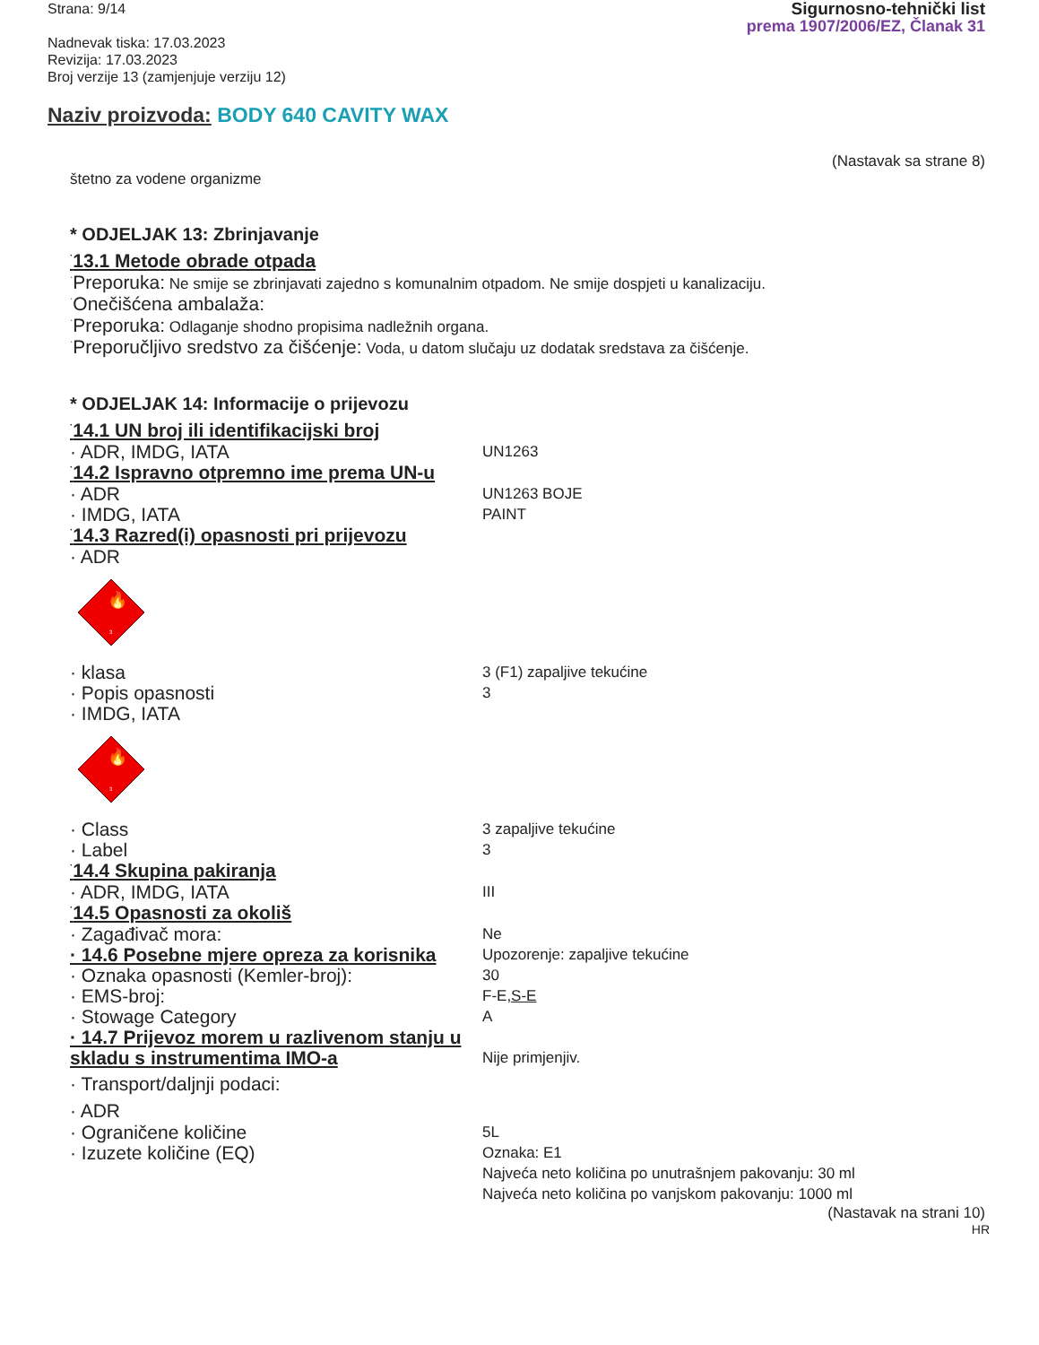Strana: 9/14
Nadnevak tiska: 17.03.2023
Revizija: 17.03.2023
Broj verzije 13 (zamjenjuje verziju 12)
Sigurnosno-tehnički list
prema 1907/2006/EZ, Članak 31
Naziv proizvoda: BODY 640 CAVITY WAX
(Nastavak sa strane 8)
štetno za vodene organizme
* ODJELJAK 13: Zbrinjavanje
·13.1 Metode obrade otpada
·Preporuka: Ne smije se zbrinjavati zajedno s komunalnim otpadom. Ne smije dospjeti u kanalizaciju.
·Onečišćena ambalaža:
·Preporuka: Odlaganje shodno propisima nadležnih organa.
·Preporučljivo sredstvo za čišćenje: Voda, u datom slučaju uz dodatak sredstava za čišćenje.
* ODJELJAK 14: Informacije o prijevozu
·14.1 UN broj ili identifikacijski broj
· ADR, IMDG, IATA
UN1263
·14.2 Ispravno otpremno ime prema UN-u
· ADR
UN1263 BOJE
· IMDG, IATA
PAINT
·14.3 Razred(i) opasnosti pri prijevozu
· ADR
🔥
3
· klasa
3 (F1) zapaljive tekućine
· Popis opasnosti
3
· IMDG, IATA
🔥
3
· Class
3 zapaljive tekućine
· Label
3
·14.4 Skupina pakiranja
· ADR, IMDG, IATA
III
·14.5 Opasnosti za okoliš
· Zagađivač mora:
Ne
· 14.6 Posebne mjere opreza za korisnika
Upozorenje: zapaljive tekućine
· Oznaka opasnosti (Kemler-broj):
30
· EMS-broj:
F-E,S-E
· Stowage Category
A
· 14.7 Prijevoz morem u razlivenom stanju u skladu s instrumentima IMO-a
Nije primjenjiv.
· Transport/daljnji podaci:
· ADR
· Ograničene količine
5L
· Izuzete količine (EQ)
Oznaka: E1
Najveća neto količina po unutrašnjem pakovanju: 30 ml
Najveća neto količina po vanjskom pakovanju: 1000 ml
(Nastavak na strani 10)
HR